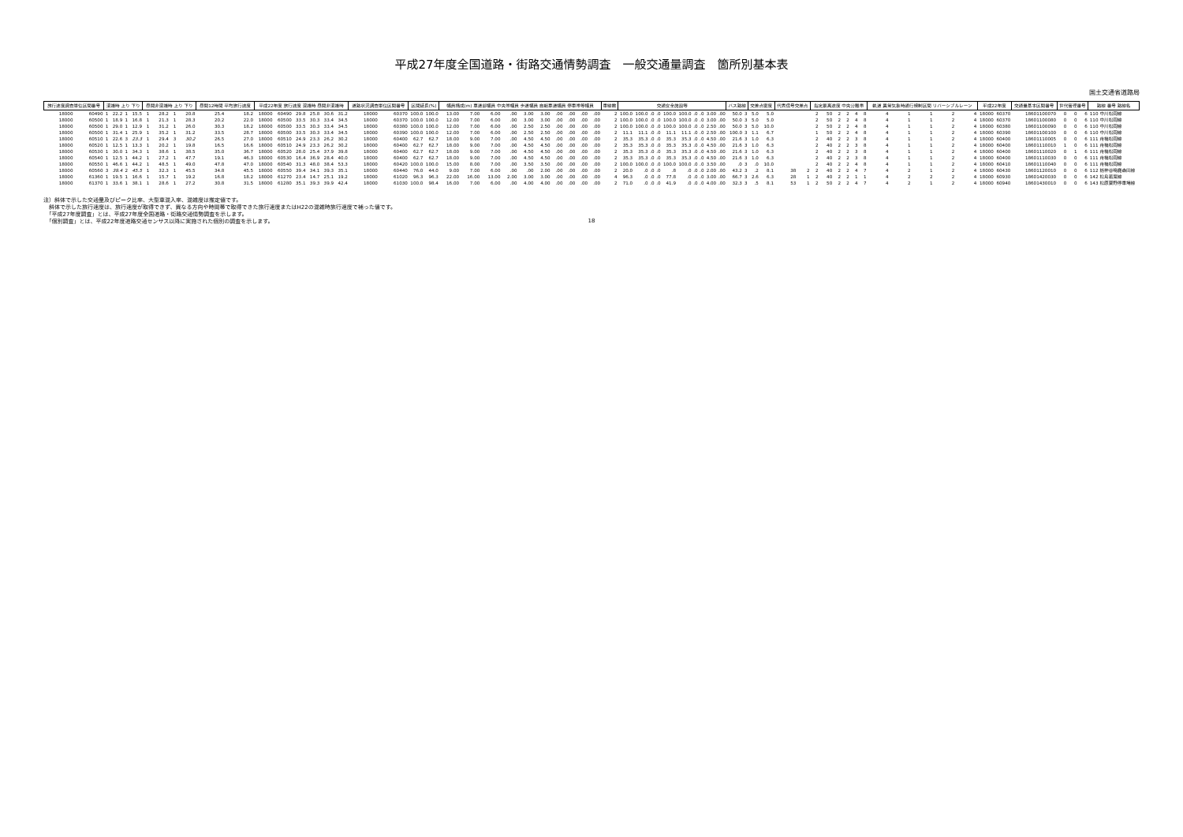平成27年度全国道路・街路交通情勢調査　一般交通量調査　箇所別基本表
国土交通省道路局
| 旅行速度調査単位区間番号 | | 混雑時 上り 下り | | | | 昼間非混雑時 上り 下り | | | | 昼間12時間 平均旅行速度 | | 平成22年度 旅行速度 混雑時 昼間非混雑時 | | | | | | 道路状況調査単位区間番号 | | 区間延長(%) | | 幅員構成(m) 車道部幅員 中央帯幅員 歩道幅員 自転車道幅員 停車帯等幅員 | | | | | | | | | | 車線数 | 交通安全施設等 | | | | | | | | | | バス路線 | | 交差点密度 | | 代表信号交差点 | | 指定最高速度 中央分離帯 | | | | | | 軌道 異常気象時通行規制区間 リバーシブルレーン | | | | | 平成22年度 | | 交通量基本区間番号 | 世代管理番号 | | | 路線 番号 路線名 | |
| --- | --- | --- | --- | --- | --- | --- | --- | --- | --- | --- | --- | --- | --- | --- | --- | --- | --- | --- | --- | --- | --- | --- | --- | --- | --- | --- | --- | --- | --- | --- | --- | --- | --- | --- | --- | --- | --- | --- | --- | --- | --- | --- | --- | --- | --- | --- | --- | --- | --- | --- | --- | --- | --- | --- | --- | --- | --- | --- | --- | --- | --- | --- | --- | --- | --- | --- | --- |
| 18000 | 60490 | 1 | 22.2 | 1 | 15.5 | 1 | 28.2 | 1 | 20.8 | 25.4 | 18.2 | 18000 | 60490 | 29.8 | 25.8 | 30.6 | 31.2 | 18000 | 60370 | 100.0 | 100.0 | 13.00 | 7.00 | 6.00 | .00 | 3.00 | 3.00 | .00 | .00 | .00 | .00 | 2 | 100.0 | 100.0 | .0 | .0 | 100.0 | 100.0 | .0 | .0 | 3.00 | .00 | 50.0 | 3 | 5.0 | 5.0 | | | 2 | 50 | 2 | 2 | 4 | 8 | 4 | 1 | 1 | 2 | 4 | 18000 | 60370 | 18601100070 | 0 | 0 | 6 | 110 | 中川松岡線 |
| 18000 | 60500 | 1 | 18.9 | 1 | 16.8 | 1 | 21.3 | 1 | 28.3 | 20.2 | 22.0 | 18000 | 60500 | 33.5 | 30.3 | 33.4 | 34.5 | 18000 | 60370 | 100.0 | 100.0 | 12.00 | 7.00 | 6.00 | .00 | 3.00 | 3.00 | .00 | .00 | .00 | .00 | 2 | 100.0 | 100.0 | .0 | .0 | 100.0 | 100.0 | .0 | .0 | 3.00 | .00 | 50.0 | 3 | 5.0 | 5.0 | | | 2 | 50 | 2 | 2 | 4 | 8 | 4 | 1 | 1 | 2 | 4 | 18000 | 60370 | 18601100080 | 0 | 0 | 6 | 110 | 中川松岡線 |
| 18000 | 60500 | 1 | 29.0 | 1 | 12.9 | 1 | 31.2 | 1 | 26.0 | 30.3 | 18.2 | 18000 | 60500 | 33.5 | 30.3 | 33.4 | 34.5 | 18000 | 60380 | 100.0 | 100.0 | 12.00 | 7.00 | 6.00 | .00 | 2.50 | 2.50 | .00 | .00 | .00 | .00 | 2 | 100.0 | 100.0 | .0 | .0 | 100.0 | 100.0 | .0 | .0 | 2.50 | .00 | 50.0 | 3 | 5.0 | 10.0 | | | 2 | 50 | 2 | 2 | 4 | 8 | 4 | 1 | 1 | 2 | 4 | 18000 | 60380 | 18601100090 | 0 | 0 | 6 | 110 | 中川松岡線 |
| 18000 | 60500 | 1 | 31.4 | 1 | 25.9 | 1 | 35.2 | 1 | 31.2 | 33.5 | 28.7 | 18000 | 60500 | 33.5 | 30.3 | 33.4 | 34.5 | 18000 | 60390 | 100.0 | 100.0 | 12.00 | 7.00 | 6.00 | .00 | 2.50 | 2.50 | .00 | .00 | .00 | .00 | 2 | 11.1 | 11.1 | .0 | .0 | 11.1 | 11.1 | .0 | .0 | 2.50 | .00 | 100.0 | 3 | 1.1 | 6.7 | | | 1 | 50 | 2 | 2 | 4 | 8 | 4 | 1 | 1 | 2 | 4 | 18000 | 60390 | 18601100100 | 0 | 0 | 6 | 110 | 中川松岡線 |
| 18000 | 60510 | 1 | 22.6 | 3 | 23.3 | 1 | 29.4 | 3 | 30.2 | 26.5 | 27.0 | 18000 | 60510 | 24.9 | 23.3 | 26.2 | 30.2 | 18000 | 60400 | 62.7 | 62.7 | 18.00 | 9.00 | 7.00 | .00 | 4.50 | 4.50 | .00 | .00 | .00 | .00 | 2 | 35.3 | 35.3 | .0 | .0 | 35.3 | 35.3 | .0 | .0 | 4.50 | .00 | 21.6 | 3 | 1.0 | 6.3 | | | 2 | 40 | 2 | 2 | 3 | 8 | 4 | 1 | 1 | 2 | 4 | 18000 | 60400 | 18601110005 | 0 | 0 | 6 | 111 | 舟橋松岡線 |
| 18000 | 60520 | 1 | 12.5 | 1 | 13.3 | 1 | 20.2 | 1 | 19.8 | 16.5 | 16.6 | 18000 | 60510 | 24.9 | 23.3 | 26.2 | 30.2 | 18000 | 60400 | 62.7 | 62.7 | 18.00 | 9.00 | 7.00 | .00 | 4.50 | 4.50 | .00 | .00 | .00 | .00 | 2 | 35.3 | 35.3 | .0 | .0 | 35.3 | 35.3 | .0 | .0 | 4.50 | .00 | 21.6 | 3 | 1.0 | 6.3 | | | 2 | 40 | 2 | 2 | 3 | 8 | 4 | 1 | 1 | 2 | 4 | 18000 | 60400 | 18601110010 | 1 | 0 | 6 | 111 | 舟橋松岡線 |
| 18000 | 60530 | 1 | 30.0 | 1 | 34.3 | 1 | 38.6 | 1 | 38.5 | 35.0 | 36.7 | 18000 | 60520 | 28.0 | 25.4 | 37.9 | 39.8 | 18000 | 60400 | 62.7 | 62.7 | 18.00 | 9.00 | 7.00 | .00 | 4.50 | 4.50 | .00 | .00 | .00 | .00 | 2 | 35.3 | 35.3 | .0 | .0 | 35.3 | 35.3 | .0 | .0 | 4.50 | .00 | 21.6 | 3 | 1.0 | 6.3 | | | 2 | 40 | 2 | 2 | 3 | 8 | 4 | 1 | 1 | 2 | 4 | 18000 | 60400 | 18601110020 | 0 | 1 | 6 | 111 | 舟橋松岡線 |
| 18000 | 60540 | 1 | 12.5 | 1 | 44.2 | 1 | 27.2 | 1 | 47.7 | 19.1 | 46.3 | 18000 | 60530 | 16.4 | 36.9 | 28.4 | 40.0 | 18000 | 60400 | 62.7 | 62.7 | 18.00 | 9.00 | 7.00 | .00 | 4.50 | 4.50 | .00 | .00 | .00 | .00 | 2 | 35.3 | 35.3 | .0 | .0 | 35.3 | 35.3 | .0 | .0 | 4.50 | .00 | 21.6 | 3 | 1.0 | 6.3 | | | 2 | 40 | 2 | 2 | 3 | 8 | 4 | 1 | 1 | 2 | 4 | 18000 | 60400 | 18601110030 | 0 | 0 | 6 | 111 | 舟橋松岡線 |
| 18000 | 60550 | 1 | 46.6 | 1 | 44.2 | 1 | 48.5 | 1 | 49.0 | 47.8 | 47.0 | 18000 | 60540 | 31.3 | 48.0 | 38.4 | 53.3 | 18000 | 60420 | 100.0 | 100.0 | 15.00 | 8.00 | 7.00 | .00 | 3.50 | 3.50 | .00 | .00 | .00 | .00 | 2 | 100.0 | 100.0 | .0 | .0 | 100.0 | 100.0 | .0 | .0 | 3.50 | .00 | .0 | 3 | .0 | 10.0 | | | 2 | 40 | 2 | 2 | 4 | 8 | 4 | 1 | 1 | 2 | 4 | 18000 | 60410 | 18601110040 | 0 | 0 | 6 | 111 | 舟橋松岡線 |
| 18000 | 60560 | 3 | 39.4 | 2 | 45.5 | 1 | 32.3 | 1 | 45.5 | 34.8 | 45.5 | 18000 | 60550 | 39.4 | 34.1 | 39.3 | 35.1 | 18000 | 60440 | 76.0 | 44.0 | 9.00 | 7.00 | 6.00 | .00 | .00 | 2.00 | .00 | .00 | .00 | .00 | 2 | 20.0 | .0 | .0 | .0 | .8 | .0 | .0 | .0 | 2.00 | .00 | 43.2 | 3 | .2 | 8.1 | 38 | 2 | 2 | 40 | 2 | 2 | 4 | 7 | 4 | 2 | 1 | 2 | 4 | 18000 | 60430 | 18601120010 | 0 | 0 | 6 | 112 | 栃神谷鳴鹿森田線 |
| 18000 | 61360 | 1 | 19.5 | 1 | 16.6 | 1 | 15.7 | 1 | 19.2 | 16.8 | 18.2 | 18000 | 61270 | 23.4 | 14.7 | 25.1 | 19.2 | 18000 | 61020 | 96.3 | 96.3 | 22.00 | 16.00 | 13.00 | 2.00 | 3.00 | 3.00 | .00 | .00 | .00 | .00 | 4 | 96.3 | .0 | .0 | .0 | 77.8 | .0 | .0 | .0 | 3.00 | .00 | 66.7 | 3 | 2.6 | 6.3 | 28 | 1 | 2 | 40 | 2 | 2 | 1 | 1 | 4 | 2 | 2 | 2 | 4 | 18000 | 60930 | 18601420030 | 0 | 0 | 6 | 142 | 松島若葉線 |
| 18000 | 61370 | 1 | 33.6 | 1 | 38.1 | 1 | 28.6 | 1 | 27.2 | 30.8 | 31.5 | 18000 | 61280 | 35.1 | 39.3 | 39.9 | 42.4 | 18000 | 61030 | 100.0 | 98.4 | 16.00 | 7.00 | 6.00 | .00 | 4.00 | 4.00 | .00 | .00 | .00 | .00 | 2 | 71.0 | .0 | .0 | .0 | 41.9 | .0 | .0 | .0 | 4.00 | .00 | 32.3 | 3 | .5 | 8.1 | 53 | 1 | 2 | 50 | 2 | 2 | 4 | 7 | 4 | 2 | 1 | 2 | 4 | 18000 | 60940 | 18601430010 | 0 | 0 | 6 | 143 | 松原粟野停車場線 |
注）斜体で示した交通量及びピーク比率、大型車混入率、混雑度は推定値です。
　斜体で示した旅行速度は、旅行速度が取得できず、異なる方向や時間帯で取得できた旅行速度またはH22の混雑時旅行速度で補った値です。
　「平成27年度調査」とは、平成27年度全国道路・街路交通情勢調査を示します。
　「個別調査」とは、平成22年度道路交通センサス以降に実施された個別の調査を示します。
18